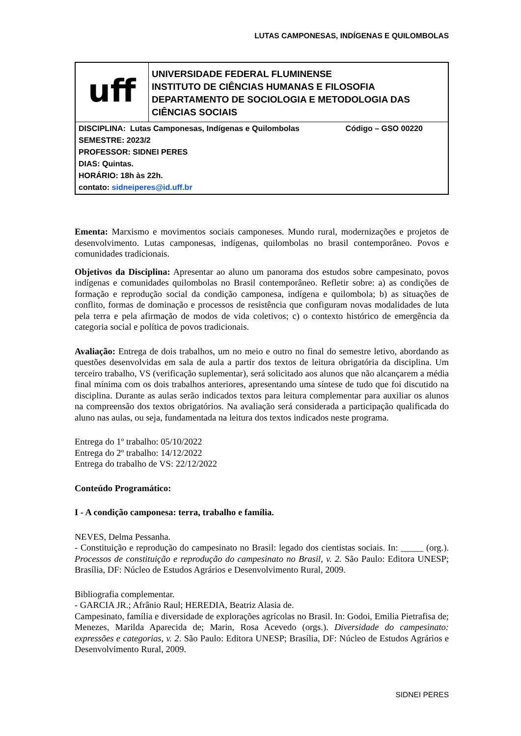LUTAS CAMPONESAS, INDÍGENAS E QUILOMBOLAS
| uff | UNIVERSIDADE FEDERAL FLUMINENSE INSTITUTO DE CIÊNCIAS HUMANAS E FILOSOFIA DEPARTAMENTO DE SOCIOLOGIA E METODOLOGIA DAS CIÊNCIAS SOCIAIS |
| DISCIPLINA: Lutas Camponesas, Indígenas e Quilombolas Código – GSO 00220 SEMESTRE: 2023/2 PROFESSOR: SIDNEI PERES DIAS: Quintas. HORÁRIO: 18h às 22h. contato: sidneiperes@id.uff.br | |
Ementa: Marxismo e movimentos sociais camponeses. Mundo rural, modernizações e projetos de desenvolvimento. Lutas camponesas, indígenas, quilombolas no brasil contemporâneo. Povos e comunidades tradicionais.
Objetivos da Disciplina: Apresentar ao aluno um panorama dos estudos sobre campesinato, povos indígenas e comunidades quilombolas no Brasil contemporâneo. Refletir sobre: a) as condições de formação e reprodução social da condição camponesa, indígena e quilombola; b) as situações de conflito, formas de dominação e processos de resistência que configuram novas modalidades de luta pela terra e pela afirmação de modos de vida coletivos; c) o contexto histórico de emergência da categoria social e política de povos tradicionais.
Avaliação: Entrega de dois trabalhos, um no meio e outro no final do semestre letivo, abordando as questões desenvolvidas em sala de aula a partir dos textos de leitura obrigatória da disciplina. Um terceiro trabalho, VS (verificação suplementar), será solicitado aos alunos que não alcançarem a média final mínima com os dois trabalhos anteriores, apresentando uma síntese de tudo que foi discutido na disciplina. Durante as aulas serão indicados textos para leitura complementar para auxiliar os alunos na compreensão dos textos obrigatórios. Na avaliação será considerada a participação qualificada do aluno nas aulas, ou seja, fundamentada na leitura dos textos indicados neste programa.
Entrega do 1º trabalho: 05/10/2022
Entrega do 2º trabalho: 14/12/2022
Entrega do trabalho de VS: 22/12/2022
Conteúdo Programático:
I - A condição camponesa: terra, trabalho e família.
NEVES, Delma Pessanha.
- Constituição e reprodução do campesinato no Brasil: legado dos cientistas sociais. In: _____ (org.). Processos de constituição e reprodução do campesinato no Brasil, v. 2. São Paulo: Editora UNESP; Brasília, DF: Núcleo de Estudos Agrários e Desenvolvimento Rural, 2009.
Bibliografia complementar.
- GARCIA JR.; Afrânio Raul; HEREDIA, Beatriz Alasia de.
Campesinato, família e diversidade de explorações agrícolas no Brasil. In: Godoi, Emilia Pietrafisa de; Menezes, Marilda Aparecida de; Marin, Rosa Acevedo (orgs.). Diversidade do campesinato: expressões e categorias, v. 2. São Paulo: Editora UNESP; Brasília, DF: Núcleo de Estudos Agrários e Desenvolvimento Rural, 2009.
SIDNEI PERES